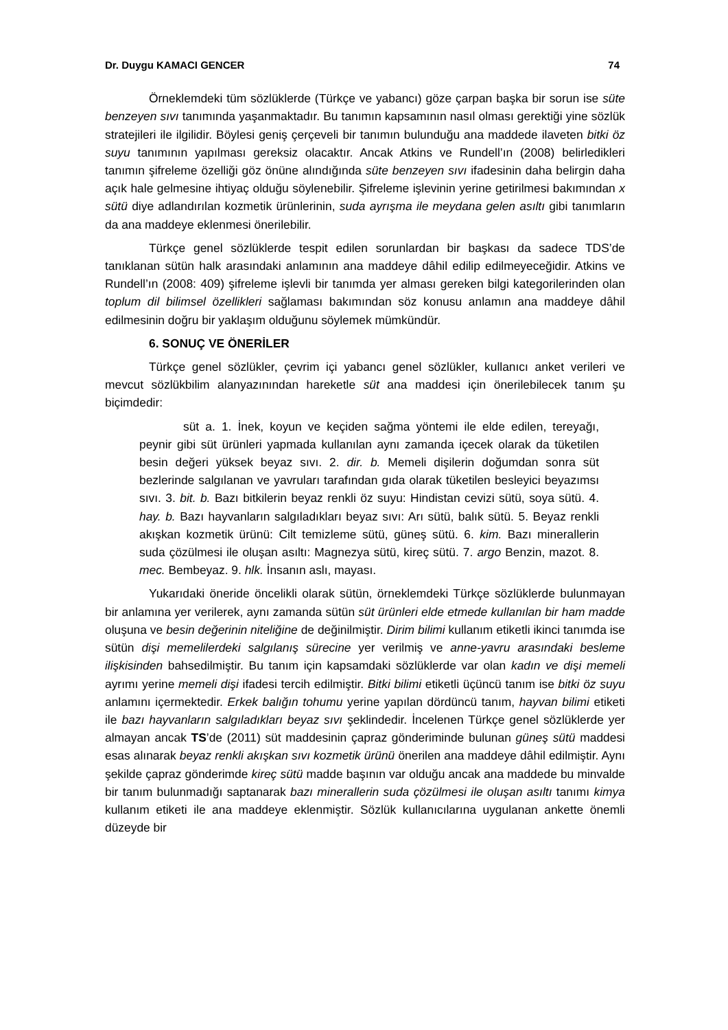Dr. Duygu KAMACI GENCER 74
Örneklemdeki tüm sözlüklerde (Türkçe ve yabancı) göze çarpan başka bir sorun ise süte benzeyen sıvı tanımında yaşanmaktadır. Bu tanımın kapsamının nasıl olması gerektiği yine sözlük stratejileri ile ilgilidir. Böylesi geniş çerçeveli bir tanımın bulunduğu ana maddede ilaveten bitki öz suyu tanımının yapılması gereksiz olacaktır. Ancak Atkins ve Rundell’ın (2008) belirledikleri tanımın şifreleme özelliği göz önüne alındığında süte benzeyen sıvı ifadesinin daha belirgin daha açık hale gelmesine ihtiyaç olduğu söylenebilir. Şifreleme işlevinin yerine getirilmesi bakımından x sütü diye adlandırılan kozmetik ürünlerinin, suda ayrışma ile meydana gelen asıltı gibi tanımların da ana maddeye eklenmesi önerilebilir.
Türkçe genel sözlüklerde tespit edilen sorunlardan bir başkası da sadece TDS’de tanıklanan sütün halk arasındaki anlamının ana maddeye dâhil edilip edilmeyeceğidir. Atkins ve Rundell’ın (2008: 409) şifreleme işlevli bir tanımda yer alması gereken bilgi kategorilerinden olan toplum dil bilimsel özellikleri sağlaması bakımından söz konusu anlamın ana maddeye dâhil edilmesinin doğru bir yaklaşım olduğunu söylemek mümkündür.
6. SONUÇ VE ÖNERİLER
Türkçe genel sözlükler, çevrim içi yabancı genel sözlükler, kullanıcı anket verileri ve mevcut sözlükbilim alanyazınından hareketle süt ana maddesi için önerilebilecek tanım şu biçimdedir:
süt a. 1. İnek, koyun ve keçiden sağma yöntemi ile elde edilen, tereyağı, peynir gibi süt ürünleri yapmada kullanılan aynı zamanda içecek olarak da tüketilen besin değeri yüksek beyaz sıvı. 2. dir. b. Memeli dişilerin doğumdan sonra süt bezlerinde salgılanan ve yavruları tarafından gıda olarak tüketilen besleyici beyazımsı sıvı. 3. bit. b. Bazı bitkilerin beyaz renkli öz suyu: Hindistan cevizi sütü, soya sütü. 4. hay. b. Bazı hayvanların salgıladıkları beyaz sıvı: Arı sütü, balık sütü. 5. Beyaz renkli akışkan kozmetik ürünü: Cilt temizleme sütü, güneş sütü. 6. kim. Bazı minerallerin suda çözülmesi ile oluşan asıltı: Magnezya sütü, kireç sütü. 7. argo Benzin, mazot. 8. mec. Bembeyaz. 9. hlk. İnsanın aslı, mayası.
Yukarıdaki öneride öncelikli olarak sütün, örneklemdeki Türkçe sözlüklerde bulunmayan bir anlamına yer verilerek, aynı zamanda sütün süt ürünleri elde etmede kullanılan bir ham madde oluşuna ve besin değerinin niteliğine de değinilmiştir. Dirim bilimi kullanım etiketli ikinci tanımda ise sütün dişi memelilerdeki salgılanış sürecine yer verilmiş ve anne-yavru arasındaki besleme ilişkisinden bahsedilmiştir. Bu tanım için kapsamdaki sözlüklerde var olan kadın ve dişi memeli ayrımı yerine memeli dişi ifadesi tercih edilmiştir. Bitki bilimi etiketli üçüncü tanım ise bitki öz suyu anlamını içermektedir. Erkek balığın tohumu yerine yapılan dördüncü tanım, hayvan bilimi etiketi ile bazı hayvanların salgıladıkları beyaz sıvı şeklindedir. İncelenen Türkçe genel sözlüklerde yer almayan ancak TS’de (2011) süt maddesinin çapraz gönderiminde bulunan güneş sütü maddesi esas alınarak beyaz renkli akışkan sıvı kozmetik ürünü önerilen ana maddeye dâhil edilmiştir. Aynı şekilde çapraz gönderimde kireç sütü madde başının var olduğu ancak ana maddede bu minvalde bir tanım bulunmadığı saptanarak bazı minerallerin suda çözülmesi ile oluşan asıltı tanımı kimya kullanım etiketi ile ana maddeye eklenmiştir. Sözlük kullanıcılarına uygulanan ankette önemli düzeyde bir